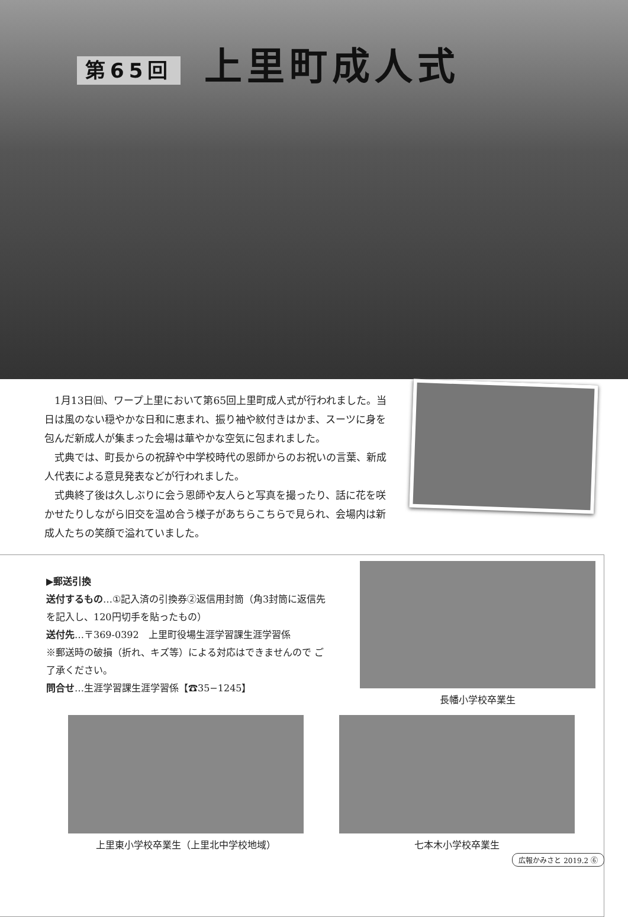第65回 上里町成人式
1月13日㈰、ワープ上里において第65回上里町成人式が行われました。当日は風のない穏やかな日和に恵まれ、振り袖や紋付きはかま、スーツに身を包んだ新成人が集まった会場は華やかな空気に包まれました。
式典では、町長からの祝辞や中学校時代の恩師からのお祝いの言葉、新成人代表による意見発表などが行われました。
式典終了後は久しぶりに会う恩師や友人らと写真を撮ったり、話に花を咲かせたりしながら旧交を温め合う様子があちらこちらで見られ、会場内は新成人たちの笑顔で溢れていました。
▶郵送引換
送付するもの…①記入済の引換券②返信用封筒（角3封筒に返信先を記入し、120円切手を貼ったもの）
送付先…〒369-0392　上里町役場生涯学習課生涯学習係
※郵送時の破損（折れ、キズ等）による対応はできませんので ご了承ください。
問合せ…生涯学習課生涯学習係【☎35−1245】
長幡小学校卒業生
上里東小学校卒業生（上里北中学校地域）
七本木小学校卒業生
広報かみさと 2019.2 ⑥